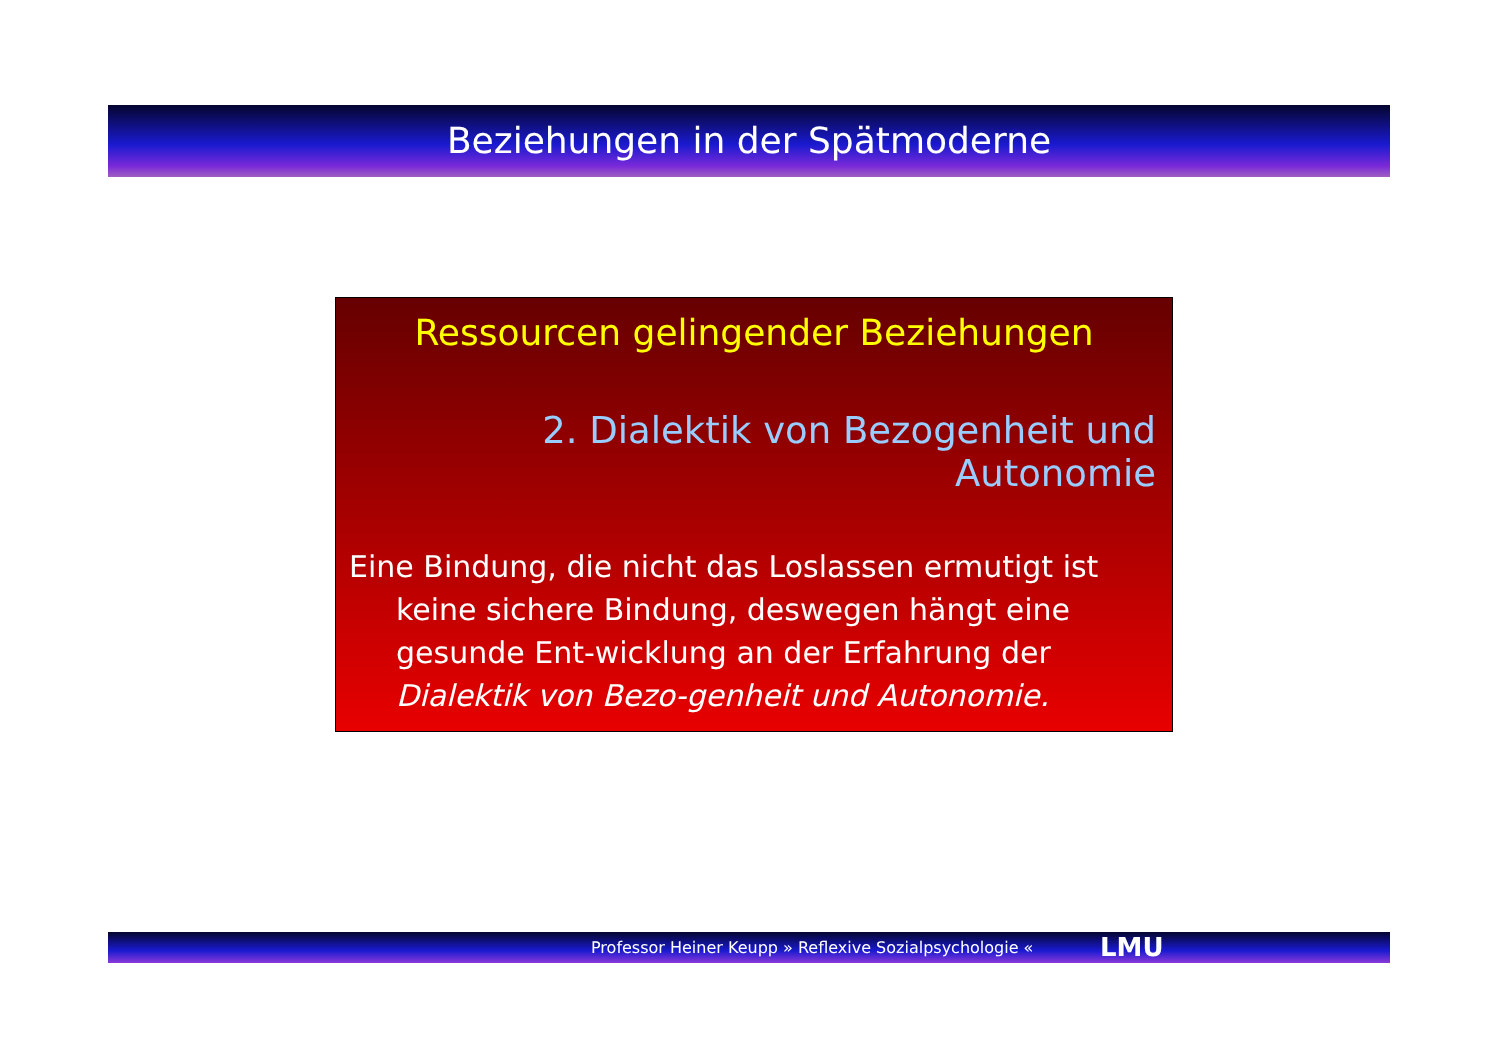Beziehungen in der Spätmoderne
Ressourcen gelingender Beziehungen
2. Dialektik von Bezogenheit und Autonomie
Eine Bindung, die nicht das Loslassen ermutigt ist keine sichere Bindung, deswegen hängt eine gesunde Ent-wicklung an der Erfahrung der Dialektik von Bezo-genheit und Autonomie.
Professor Heiner Keupp » Reflexive Sozialpsychologie « LMU